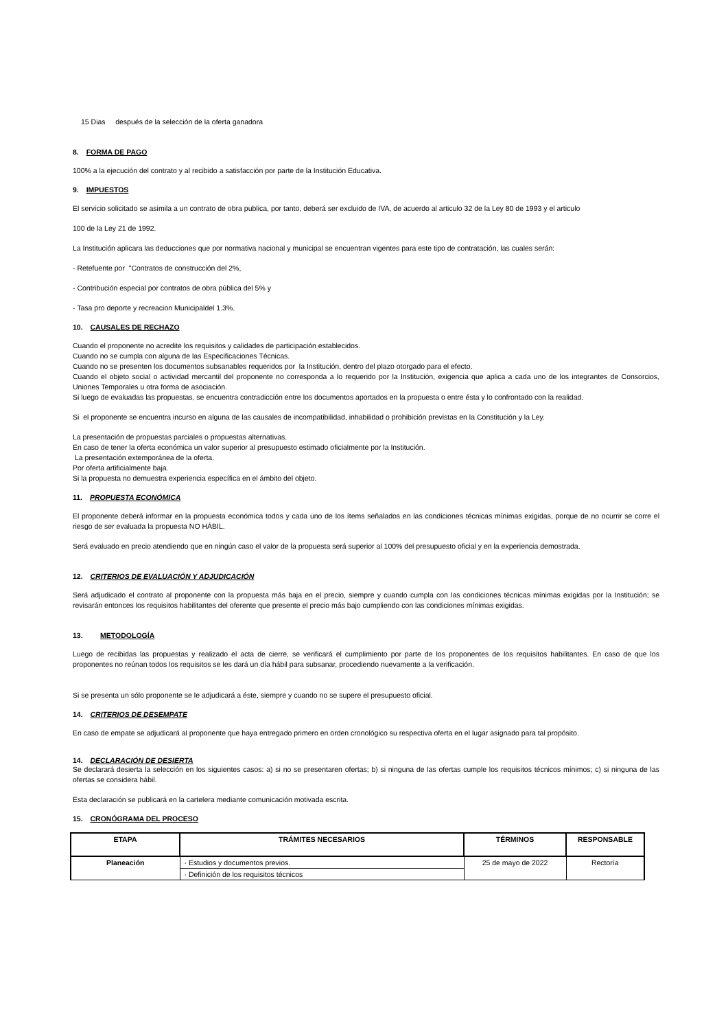15 Dias después de la selección de la oferta ganadora
8. FORMA DE PAGO
100% a la ejecución del contrato y al recibido a satisfacción por parte de la Institución Educativa.
9. IMPUESTOS
El servicio solicitado se asimila a un contrato de obra publica, por tanto, deberá ser excluido de IVA, de acuerdo al articulo 32 de la Ley 80 de 1993 y el articulo
100 de la Ley 21 de 1992.
La Institución aplicara las deducciones que por normativa nacional y municipal se encuentran vigentes para este tipo de contratación, las cuales serán:
- Retefuente por "Contratos de construcción del 2%,
- Contribución especial por contratos de obra pública del 5% y
- Tasa pro deporte y recreacion Municipaldel 1.3%.
10. CAUSALES DE RECHAZO
Cuando el proponente no acredite los requisitos y calidades de participación establecidos.
Cuando no se cumpla con alguna de las Especificaciones Técnicas.
Cuando no se presenten los documentos subsanables requeridos por la Institución, dentro del plazo otorgado para el efecto.
Cuando el objeto social o actividad mercantil del proponente no corresponda a lo requerido por la Institución, exigencia que aplica a cada uno de los integrantes de Consorcios, Uniones Temporales u otra forma de asociación.
Si luego de evaluadas las propuestas, se encuentra contradicción entre los documentos aportados en la propuesta o entre ésta y lo confrontado con la realidad.
Si el proponente se encuentra incurso en alguna de las causales de incompatibilidad, inhabilidad o prohibición previstas en la Constitución y la Ley.
La presentación de propuestas parciales o propuestas alternativas.
En caso de tener la oferta económica un valor superior al presupuesto estimado oficialmente por la Institución.
La presentación extemporánea de la oferta.
Por oferta artificialmente baja.
Si la propuesta no demuestra experiencia específica en el ámbito del objeto.
11. PROPUESTA ECONÓMICA
El proponente deberá informar en la propuesta económica todos y cada uno de los ítems señalados en las condiciones técnicas mínimas exigidas, porque de no ocurrir se corre el riesgo de ser evaluada la propuesta NO HÁBIL.
Será evaluado en precio atendiendo que en ningún caso el valor de la propuesta será superior al 100% del presupuesto oficial y en la experiencia demostrada.
12. CRITERIOS DE EVALUACIÓN Y ADJUDICACIÓN
Será adjudicado el contrato al proponente con la propuesta más baja en el precio, siempre y cuando cumpla con las condiciones técnicas mínimas exigidas por la Institución; se revisarán entonces los requisitos habilitantes del oferente que presente el precio más bajo cumpliendo con las condiciones mínimas exigidas.
13. METODOLOGÍA
Luego de recibidas las propuestas y realizado el acta de cierre, se verificará el cumplimiento por parte de los proponentes de los requisitos habilitantes. En caso de que los proponentes no reúnan todos los requisitos se les dará un día hábil para subsanar, procediendo nuevamente a la verificación.
Si se presenta un sólo proponente se le adjudicará a éste, siempre y cuando no se supere el presupuesto oficial.
14. CRITERIOS DE DESEMPATE
En caso de empate se adjudicará al proponente que haya entregado primero en orden cronológico su respectiva oferta en el lugar asignado para tal propósito.
14. DECLARACIÓN DE DESIERTA
Se declarará desierta la selección en los siguientes casos: a) si no se presentaren ofertas; b) si ninguna de las ofertas cumple los requisitos técnicos mínimos; c) si ninguna de las ofertas se considera hábil.
Esta declaración se publicará en la cartelera mediante comunicación motivada escrita.
15. CRONÓGRAMA DEL PROCESO
| ETAPA | TRÁMITES NECESARIOS | TÉRMINOS | RESPONSABLE |
| --- | --- | --- | --- |
| Planeación | · Estudios y documentos previos. | 25 de mayo de 2022 | Rectoría |
| | · Definición de los requisitos técnicos | | |